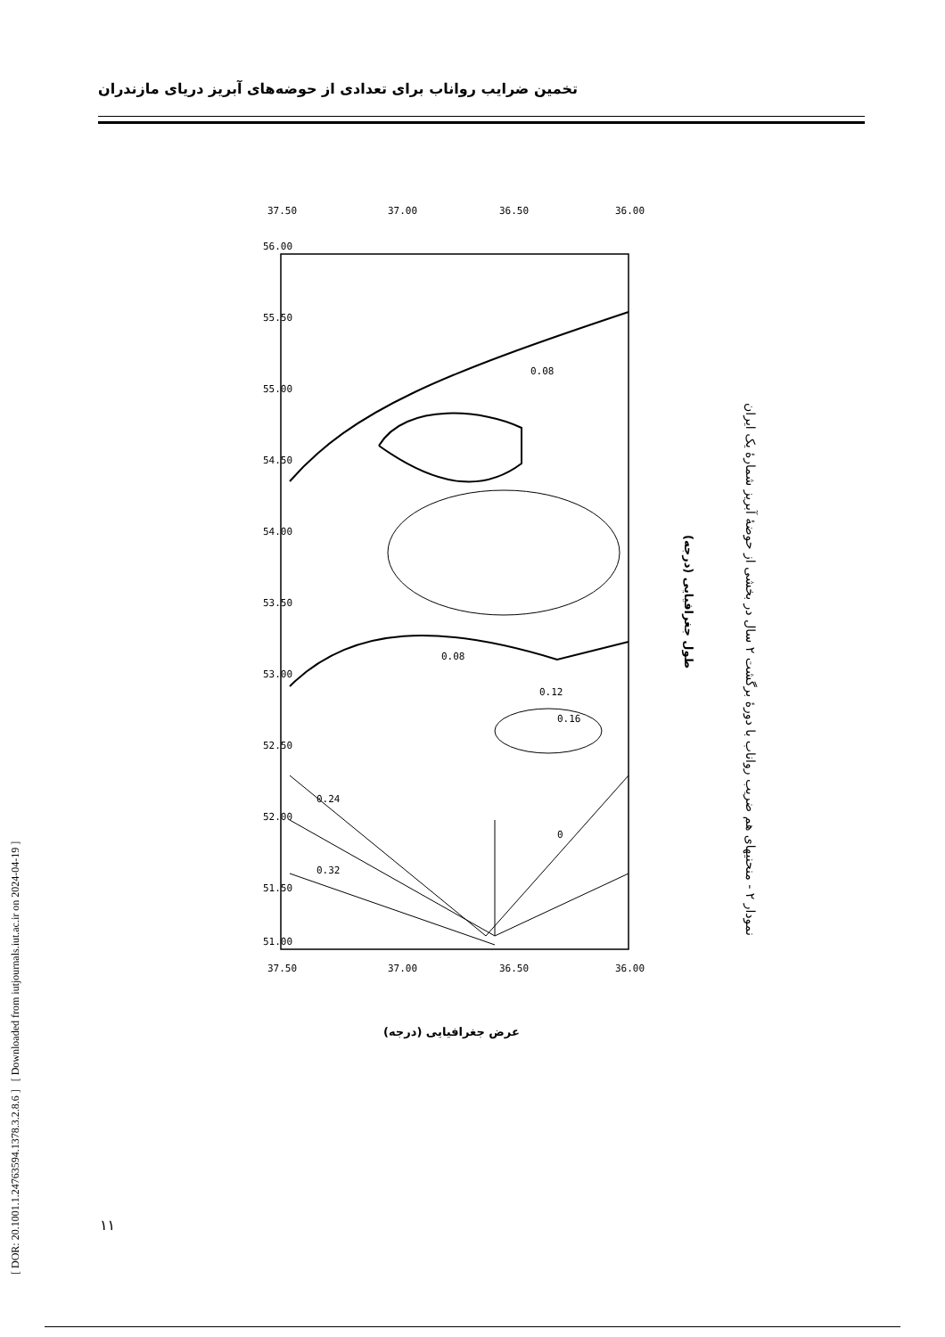[ DOR: 20.1001.1.24763594.1378.3.2.8.6 ] [ Downloaded from iutjournals.iut.ac.ir on 2024-04-19 ]
تخمین ضرایب رواناب برای تعدادی از حوضه‌های آبریز دریای مازندران
37.50
37.00
36.50
36.00
37.50
37.00
36.50
36.00
56.00
55.50
55.00
54.50
54.00
53.50
53.00
52.50
52.00
51.50
51.00
0.08
0.08
0.12
0.16
0.24
0.32
0
طول جغرافیایی (درجه)
نمودار ۲ - منحنیهای هم ضریب رواناب با دورهٔ برگشت ۲ سال در بخشی از حوضهٔ آبریز شمارهٔ یک ایران
(درجه) عرض جغرافیایی
۱۱